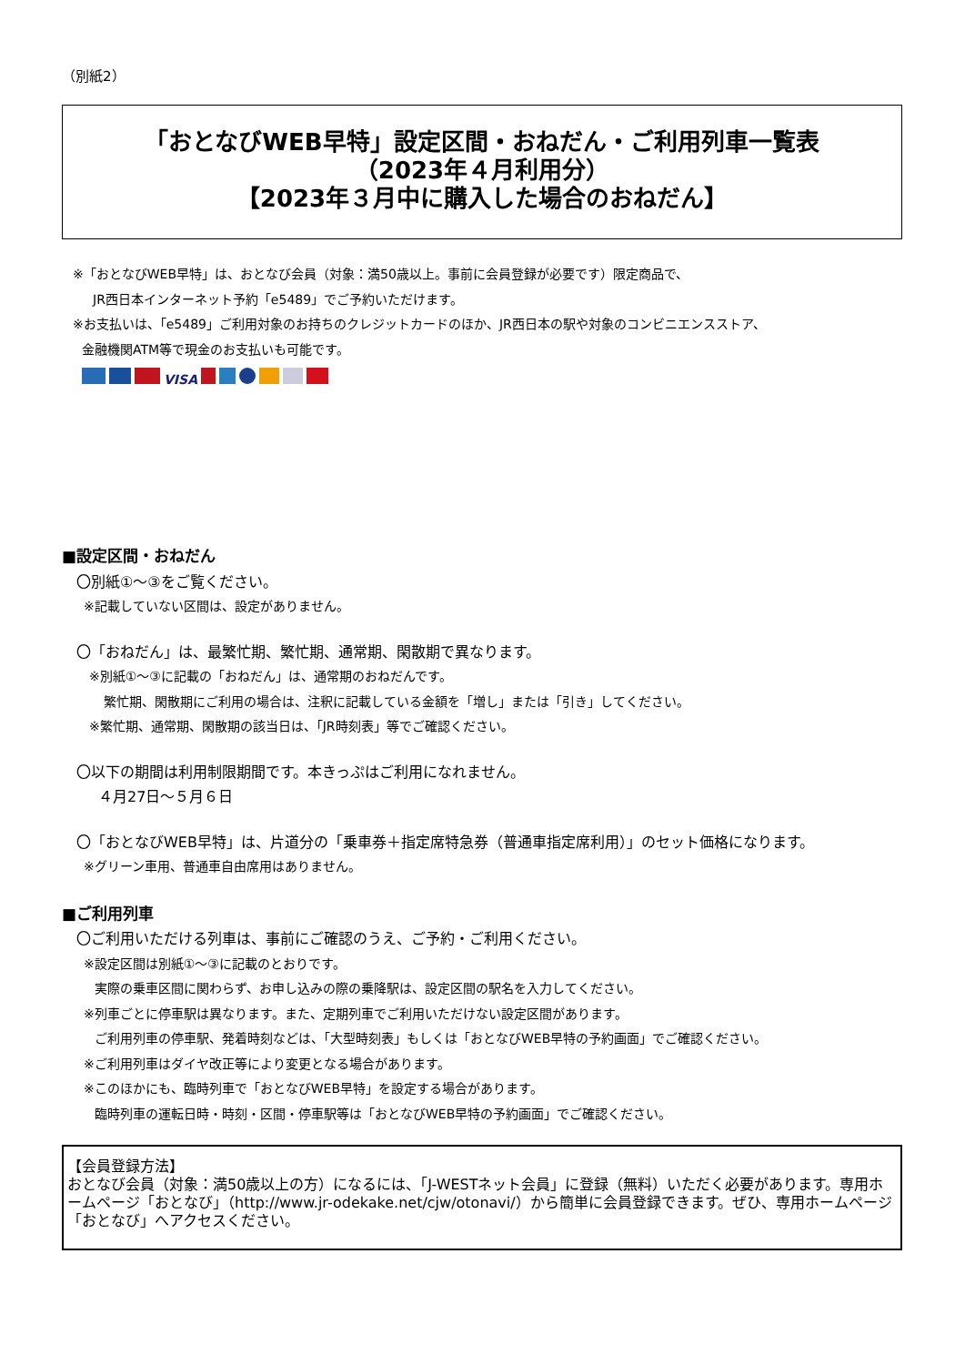（別紙2）
「おとなびWEB早特」設定区間・おねだん・ご利用列車一覧表
（2023年４月利用分）
【2023年３月中に購入した場合のおねだん】
※「おとなびWEB早特」は、おとなび会員（対象：満50歳以上。事前に会員登録が必要です）限定商品で、
JR西日本インターネット予約「e5489」でご予約いただけます。
※お支払いは、「e5489」ご利用対象のお持ちのクレジットカードのほか、JR西日本の駅や対象のコンビニエンスストア、
金融機関ATM等で現金のお支払いも可能です。
VISA
■設定区間・おねだん
〇別紙①～③をご覧ください。
※記載していない区間は、設定がありません。
〇「おねだん」は、最繁忙期、繁忙期、通常期、閑散期で異なります。
※別紙①～③に記載の「おねだん」は、通常期のおねだんです。
繁忙期、閑散期にご利用の場合は、注釈に記載している金額を「増し」または「引き」してください。
※繁忙期、通常期、閑散期の該当日は、「JR時刻表」等でご確認ください。
〇以下の期間は利用制限期間です。本きっぷはご利用になれません。
４月27日～５月６日
〇「おとなびWEB早特」は、片道分の「乗車券＋指定席特急券（普通車指定席利用）」のセット価格になります。
※グリーン車用、普通車自由席用はありません。
■ご利用列車
〇ご利用いただける列車は、事前にご確認のうえ、ご予約・ご利用ください。
※設定区間は別紙①～③に記載のとおりです。
実際の乗車区間に関わらず、お申し込みの際の乗降駅は、設定区間の駅名を入力してください。
※列車ごとに停車駅は異なります。また、定期列車でご利用いただけない設定区間があります。
ご利用列車の停車駅、発着時刻などは、「大型時刻表」もしくは「おとなびWEB早特の予約画面」でご確認ください。
※ご利用列車はダイヤ改正等により変更となる場合があります。
※このほかにも、臨時列車で「おとなびWEB早特」を設定する場合があります。
臨時列車の運転日時・時刻・区間・停車駅等は「おとなびWEB早特の予約画面」でご確認ください。
【会員登録方法】
おとなび会員（対象：満50歳以上の方）になるには、「J-WESTネット会員」に登録（無料）いただく必要があります。専用ホームページ「おとなび」（http://www.jr-odekake.net/cjw/otonavi/）から簡単に会員登録できます。ぜひ、専用ホームページ「おとなび」へアクセスください。